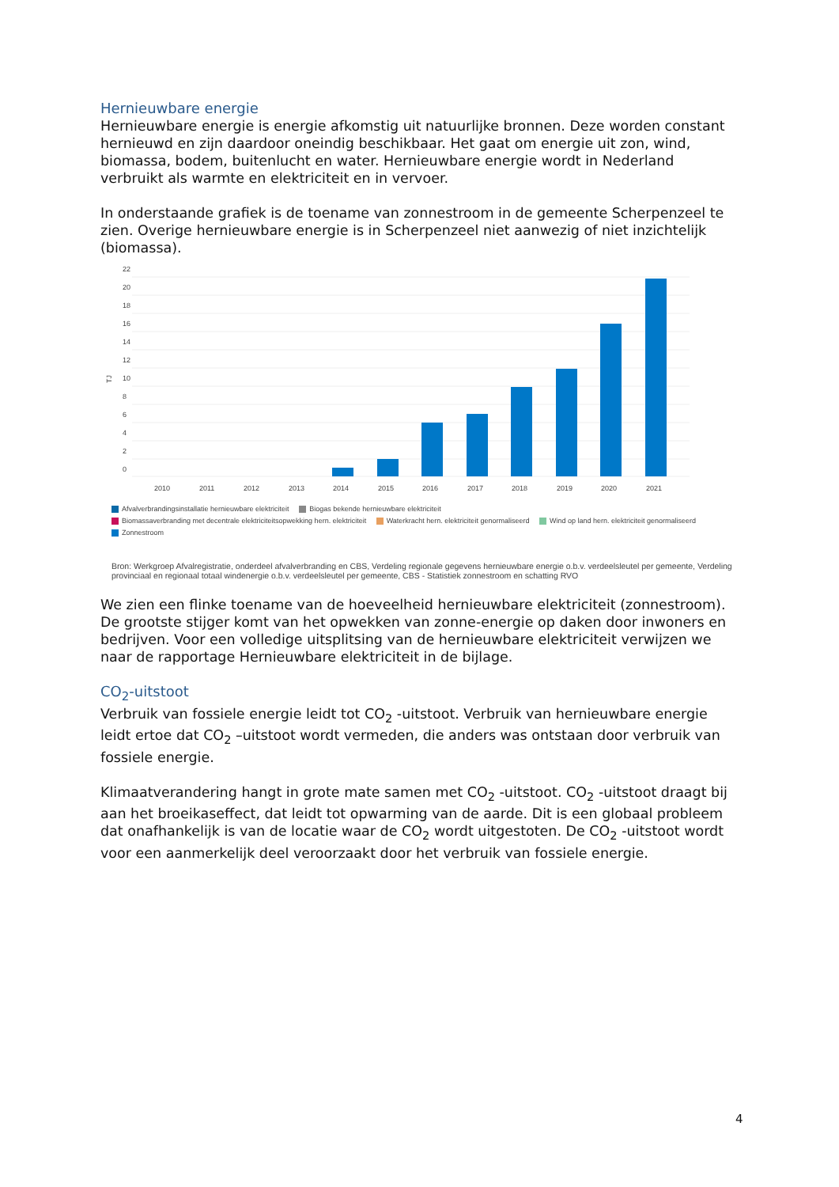Hernieuwbare energie
Hernieuwbare energie is energie afkomstig uit natuurlijke bronnen. Deze worden constant hernieuwd en zijn daardoor oneindig beschikbaar. Het gaat om energie uit zon, wind, biomassa, bodem, buitenlucht en water. Hernieuwbare energie wordt in Nederland verbruikt als warmte en elektriciteit en in vervoer.
In onderstaande grafiek is de toename van zonnestroom in de gemeente Scherpenzeel te zien. Overige hernieuwbare energie is in Scherpenzeel niet aanwezig of niet inzichtelijk (biomassa).
TJ
22
20
18
16
14
12
10
8
6
4
2
0
2010
2011
2012
2013
2014
2015
2016
2017
2018
2019
2020
2021
Afvalverbrandingsinstallatie hernieuwbare elektriciteit Biogas bekende hernieuwbare elektriciteit
Biomassaverbranding met decentrale elektriciteitsopwekking hern. elektriciteit Waterkracht hern. elektriciteit genormaliseerd Wind op land hern. elektriciteit genormaliseerd
Zonnestroom
Bron: Werkgroep Afvalregistratie, onderdeel afvalverbranding en CBS, Verdeling regionale gegevens hernieuwbare energie o.b.v. verdeelsleutel per gemeente, Verdeling provinciaal en regionaal totaal windenergie o.b.v. verdeelsleutel per gemeente, CBS - Statistiek zonnestroom en schatting RVO
We zien een flinke toename van de hoeveelheid hernieuwbare elektriciteit (zonnestroom). De grootste stijger komt van het opwekken van zonne-energie op daken door inwoners en bedrijven. Voor een volledige uitsplitsing van de hernieuwbare elektriciteit verwijzen we naar de rapportage Hernieuwbare elektriciteit in de bijlage.
CO<sub>2</sub>-uitstoot
Verbruik van fossiele energie leidt tot CO<sub>2</sub> -uitstoot. Verbruik van hernieuwbare energie leidt ertoe dat CO<sub>2</sub> –uitstoot wordt vermeden, die anders was ontstaan door verbruik van fossiele energie.
Klimaatverandering hangt in grote mate samen met CO<sub>2</sub> -uitstoot. CO<sub>2</sub> -uitstoot draagt bij aan het broeikaseffect, dat leidt tot opwarming van de aarde. Dit is een globaal probleem dat onafhankelijk is van de locatie waar de CO<sub>2</sub> wordt uitgestoten. De CO<sub>2</sub> -uitstoot wordt voor een aanmerkelijk deel veroorzaakt door het verbruik van fossiele energie.
4